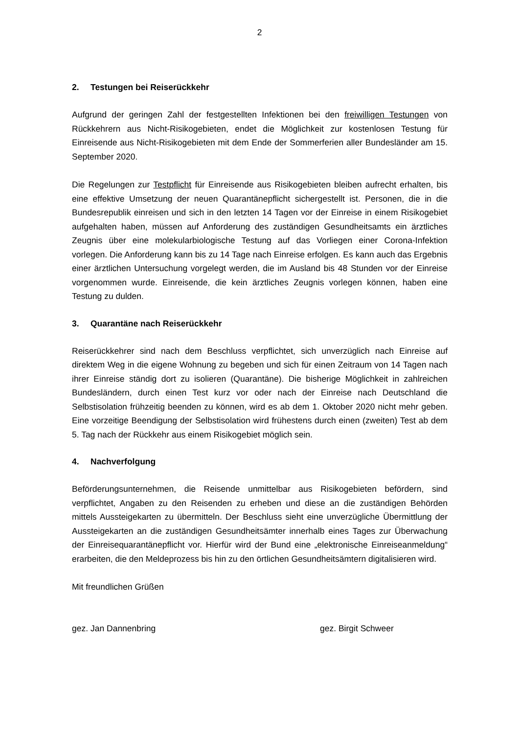2
2. Testungen bei Reiserückkehr
Aufgrund der geringen Zahl der festgestellten Infektionen bei den freiwilligen Testungen von Rückkehrern aus Nicht-Risikogebieten, endet die Möglichkeit zur kostenlosen Testung für Einreisende aus Nicht-Risikogebieten mit dem Ende der Sommerferien aller Bundesländer am 15. September 2020.
Die Regelungen zur Testpflicht für Einreisende aus Risikogebieten bleiben aufrecht erhalten, bis eine effektive Umsetzung der neuen Quarantänepflicht sichergestellt ist. Personen, die in die Bundesrepublik einreisen und sich in den letzten 14 Tagen vor der Einreise in einem Risikogebiet aufgehalten haben, müssen auf Anforderung des zuständigen Gesundheitsamts ein ärztliches Zeugnis über eine molekularbiologische Testung auf das Vorliegen einer Corona-Infektion vorlegen. Die Anforderung kann bis zu 14 Tage nach Einreise erfolgen. Es kann auch das Ergebnis einer ärztlichen Untersuchung vorgelegt werden, die im Ausland bis 48 Stunden vor der Einreise vorgenommen wurde. Einreisende, die kein ärztliches Zeugnis vorlegen können, haben eine Testung zu dulden.
3. Quarantäne nach Reiserückkehr
Reiserückkehrer sind nach dem Beschluss verpflichtet, sich unverzüglich nach Einreise auf direktem Weg in die eigene Wohnung zu begeben und sich für einen Zeitraum von 14 Tagen nach ihrer Einreise ständig dort zu isolieren (Quarantäne). Die bisherige Möglichkeit in zahlreichen Bundesländern, durch einen Test kurz vor oder nach der Einreise nach Deutschland die Selbstisolation frühzeitig beenden zu können, wird es ab dem 1. Oktober 2020 nicht mehr geben. Eine vorzeitige Beendigung der Selbstisolation wird frühestens durch einen (zweiten) Test ab dem 5. Tag nach der Rückkehr aus einem Risikogebiet möglich sein.
4. Nachverfolgung
Beförderungsunternehmen, die Reisende unmittelbar aus Risikogebieten befördern, sind verpflichtet, Angaben zu den Reisenden zu erheben und diese an die zuständigen Behörden mittels Aussteigekarten zu übermitteln. Der Beschluss sieht eine unverzügliche Übermittlung der Aussteigekarten an die zuständigen Gesundheitsämter innerhalb eines Tages zur Überwachung der Einreisequarantänepflicht vor. Hierfür wird der Bund eine „elektronische Einreiseanmeldung“ erarbeiten, die den Meldeprozess bis hin zu den örtlichen Gesundheitsämtern digitalisieren wird.
Mit freundlichen Grüßen
gez. Jan Dannenbring gez. Birgit Schweer